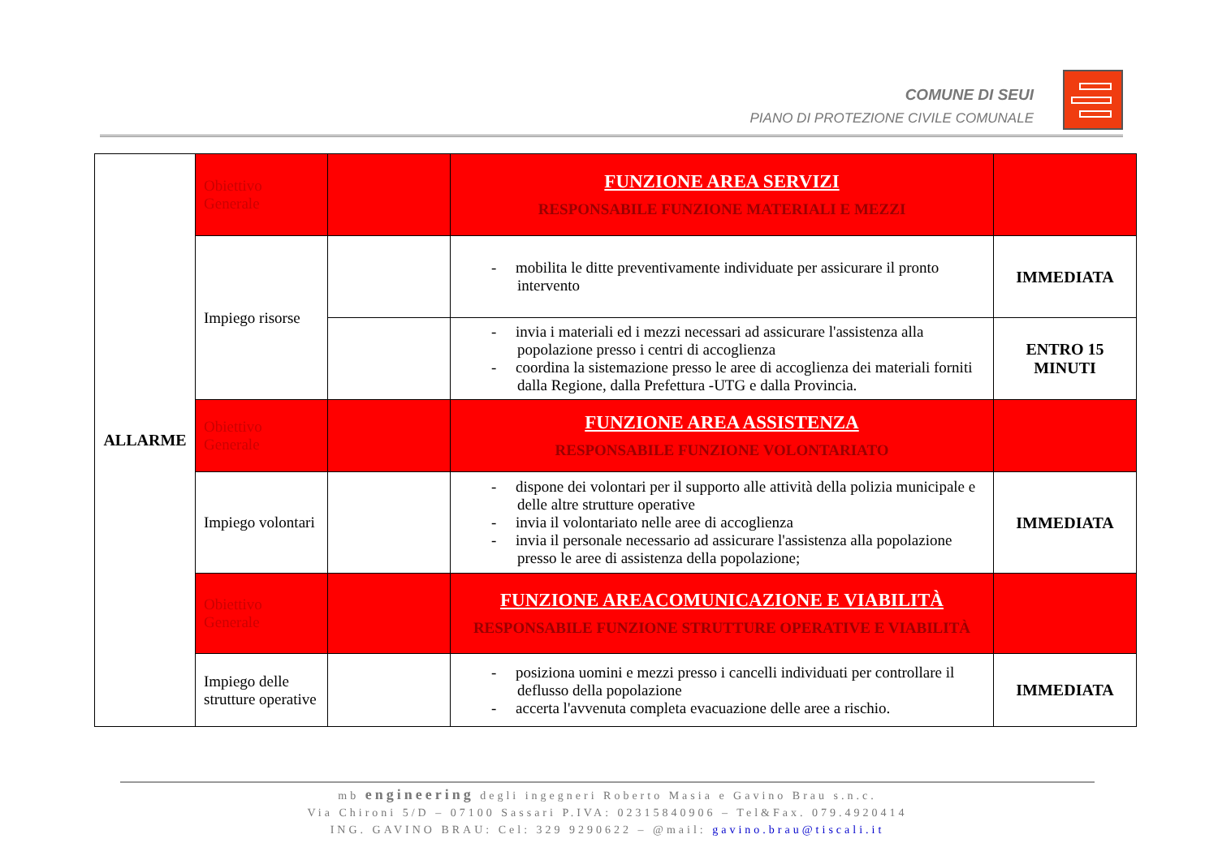COMUNE DI SEUI
PIANO DI PROTEZIONE CIVILE COMUNALE
| ALLARME | Obiettivo Generale | | FUNZIONE AREA SERVIZI RESPONSABILE FUNZIONE MATERIALI E MEZZI | |
| | Impiego risorse | | - mobilita le ditte preventivamente individuate per assicurare il pronto intervento | IMMEDIATA |
| | | | - invia i materiali ed i mezzi necessari ad assicurare l'assistenza alla popolazione presso i centri di accoglienza - coordina la sistemazione presso le aree di accoglienza dei materiali forniti dalla Regione, dalla Prefettura -UTG e dalla Provincia. | ENTRO 15 MINUTI |
| | Obiettivo Generale | | FUNZIONE AREA ASSISTENZA RESPONSABILE FUNZIONE VOLONTARIATO | |
| | Impiego volontari | | - dispone dei volontari per il supporto alle attività della polizia municipale e delle altre strutture operative - invia il volontariato nelle aree di accoglienza - invia il personale necessario ad assicurare l'assistenza alla popolazione presso le aree di assistenza della popolazione; | IMMEDIATA |
| | Obiettivo Generale | | FUNZIONE AREACOMUNICAZIONE E VIABILITÀ RESPONSABILE FUNZIONE STRUTTURE OPERATIVE E VIABILITÀ | |
| | Impiego delle strutture operative | | - posiziona uomini e mezzi presso i cancelli individuati per controllare il deflusso della popolazione - accerta l'avvenuta completa evacuazione delle aree a rischio. | IMMEDIATA |
mb engineering degli ingegneri Roberto Masia e Gavino Brau s.n.c.
Via Chironi 5/D – 07100 Sassari P.IVA: 02315840906 – Tel&Fax. 079.4920414
ING. GAVINO BRAU: Cel: 329 9290622 – @mail: gavino.brau@tiscali.it